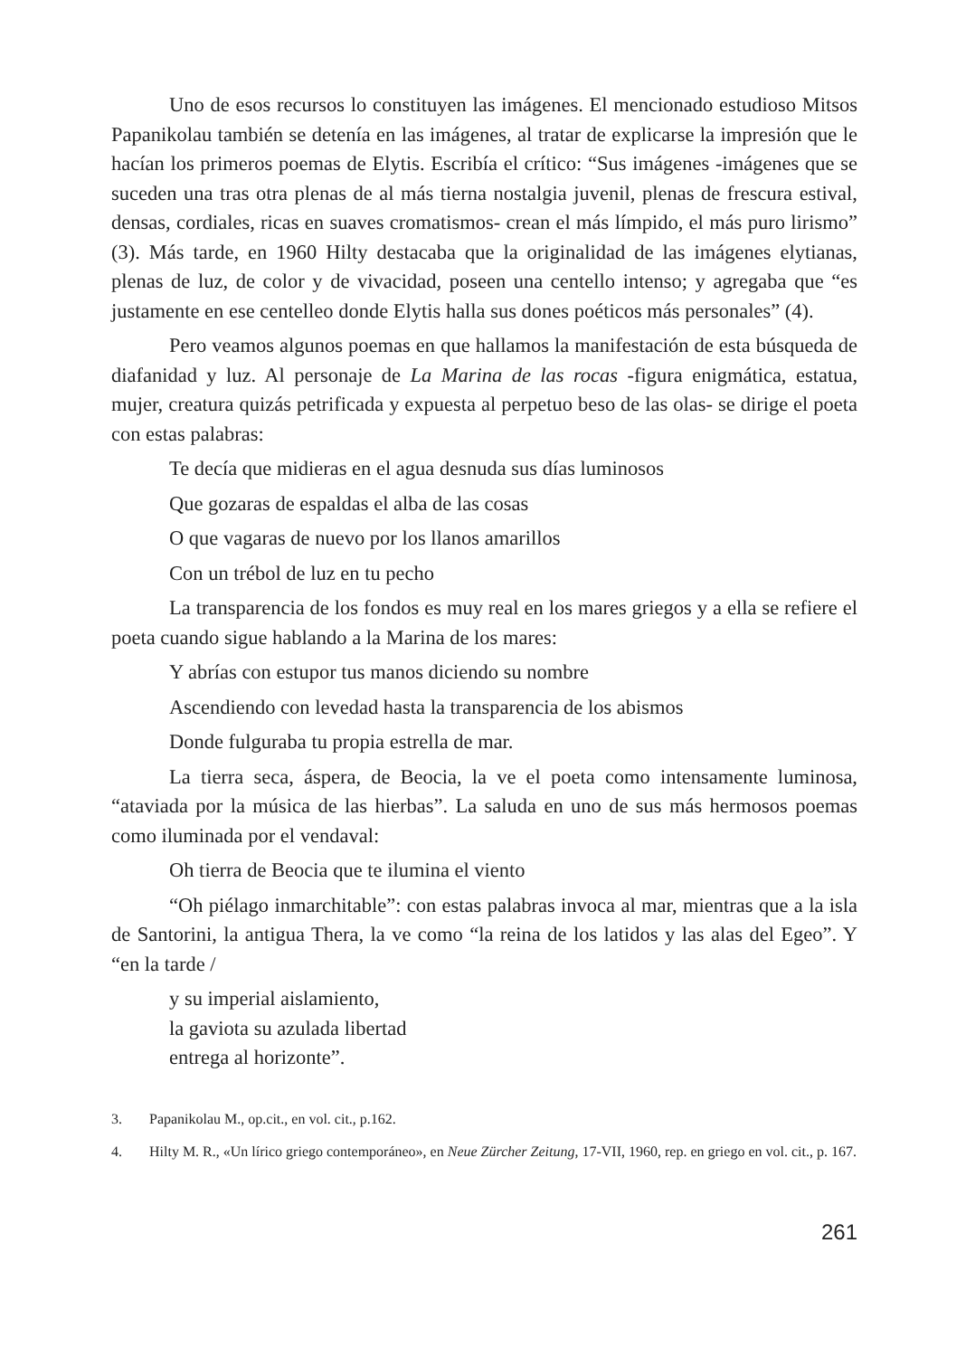Uno de esos recursos lo constituyen las imágenes. El mencionado estudioso Mitsos Papanikolau también se detenía en las imágenes, al tratar de explicarse la impresión que le hacían los primeros poemas de Elytis. Escribía el crítico: “Sus imágenes -imágenes que se suceden una tras otra plenas de al más tierna nostalgia juvenil, plenas de frescura estival, densas, cordiales, ricas en suaves cromatismos- crean el más límpido, el más puro lirismo” (3). Más tarde, en 1960 Hilty destacaba que la originalidad de las imágenes elytianas, plenas de luz, de color y de vivacidad, poseen una centello intenso; y agregaba que “es justamente en ese centelleo donde Elytis halla sus dones poéticos más personales” (4).
Pero veamos algunos poemas en que hallamos la manifestación de esta búsqueda de diafanidad y luz. Al personaje de La Marina de las rocas -figura enigmática, estatua, mujer, creatura quizás petrificada y expuesta al perpetuo beso de las olas- se dirige el poeta con estas palabras:
Te decía que midieras en el agua desnuda sus días luminosos
Que gozaras de espaldas el alba de las cosas
O que vagaras de nuevo por los llanos amarillos
Con un trébol de luz en tu pecho
La transparencia de los fondos es muy real en los mares griegos y a ella se refiere el poeta cuando sigue hablando a la Marina de los mares:
Y abrías con estupor tus manos diciendo su nombre
Ascendiendo con levedad hasta la transparencia de los abismos
Donde fulguraba tu propia estrella de mar.
La tierra seca, áspera, de Beocia, la ve el poeta como intensamente luminosa, “ataviada por la música de las hierbas”. La saluda en uno de sus más hermosos poemas como iluminada por el vendaval:
Oh tierra de Beocia que te ilumina el viento
“Oh piélago inmarchitable”: con estas palabras invoca al mar, mientras que a la isla de Santorini, la antigua Thera, la ve como “la reina de los latidos y las alas del Egeo”. Y “en la tarde /
y su imperial aislamiento,
la gaviota su azulada libertad
entrega al horizonte”.
3. Papanikolau M., op.cit., en vol. cit., p.162.
4. Hilty M. R., «Un lírico griego contemporáneo», en Neue Zürcher Zeitung, 17-VII, 1960, rep. en griego en vol. cit., p. 167.
261